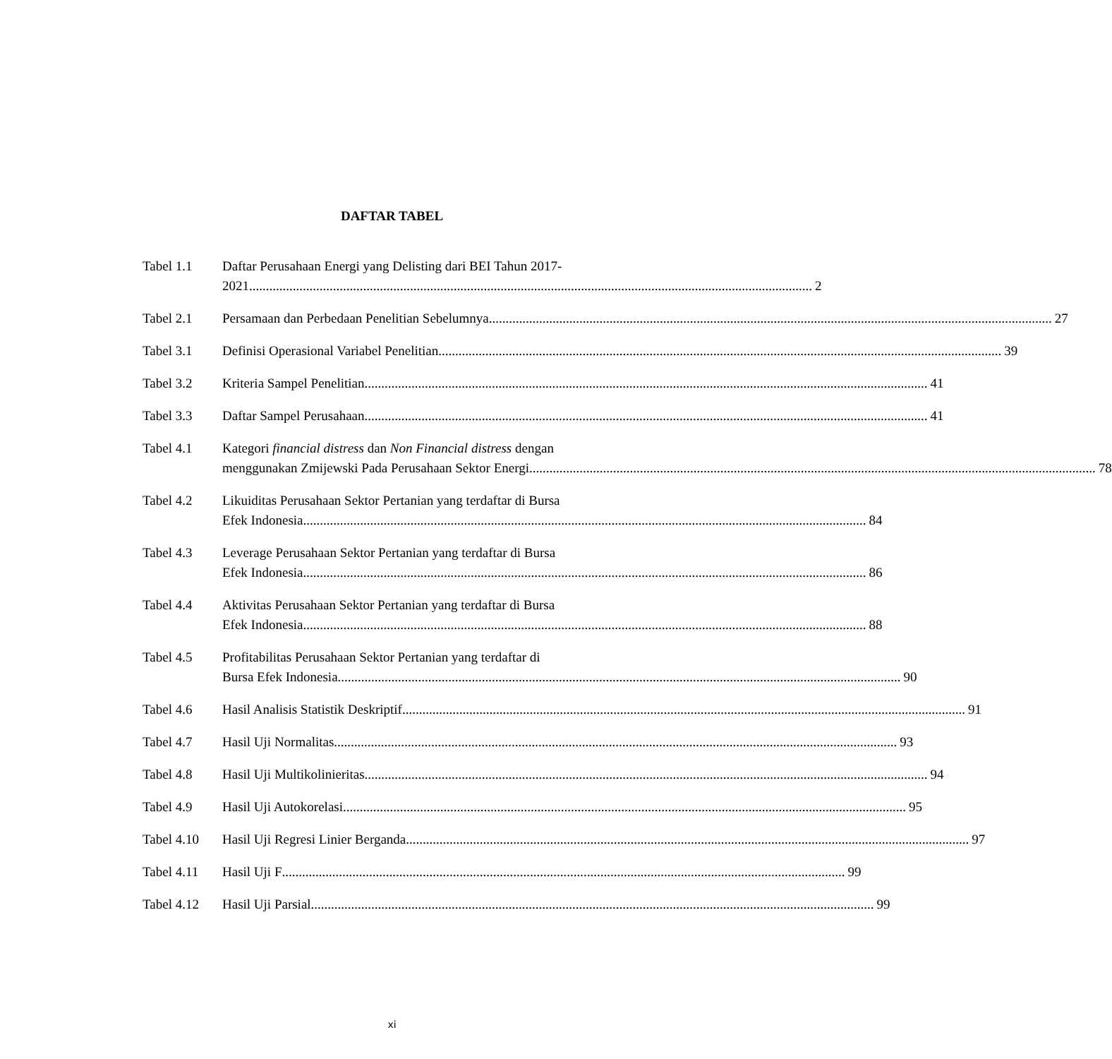DAFTAR TABEL
Tabel 1.1 Daftar Perusahaan Energi yang Delisting dari BEI Tahun 2017-
2021 2
Tabel 2.1 Persamaan dan Perbedaan Penelitian Sebelumnya 27
Tabel 3.1 Definisi Operasional Variabel Penelitian 39
Tabel 3.2 Kriteria Sampel Penelitian 41
Tabel 3.3 Daftar Sampel Perusahaan 41
Tabel 4.1 Kategori financial distress dan Non Financial distress dengan
menggunakan Zmijewski Pada Perusahaan Sektor Energi. 78
Tabel 4.2 Likuiditas Perusahaan Sektor Pertanian yang terdaftar di Bursa
Efek Indonesia 84
Tabel 4.3 Leverage Perusahaan Sektor Pertanian yang terdaftar di Bursa
Efek Indonesia 86
Tabel 4.4 Aktivitas Perusahaan Sektor Pertanian yang terdaftar di Bursa
Efek Indonesia 88
Tabel 4.5 Profitabilitas Perusahaan Sektor Pertanian yang terdaftar di
Bursa Efek Indonesia 90
Tabel 4.6 Hasil Analisis Statistik Deskriptif 91
Tabel 4.7 Hasil Uji Normalitas 93
Tabel 4.8 Hasil Uji Multikolinieritas 94
Tabel 4.9 Hasil Uji Autokorelasi 95
Tabel 4.10
Hasil Uji Regresi Linier Berganda 97
Tabel 4.11
Hasil Uji F 99
Tabel 4.12
Hasil Uji Parsial 99
xi